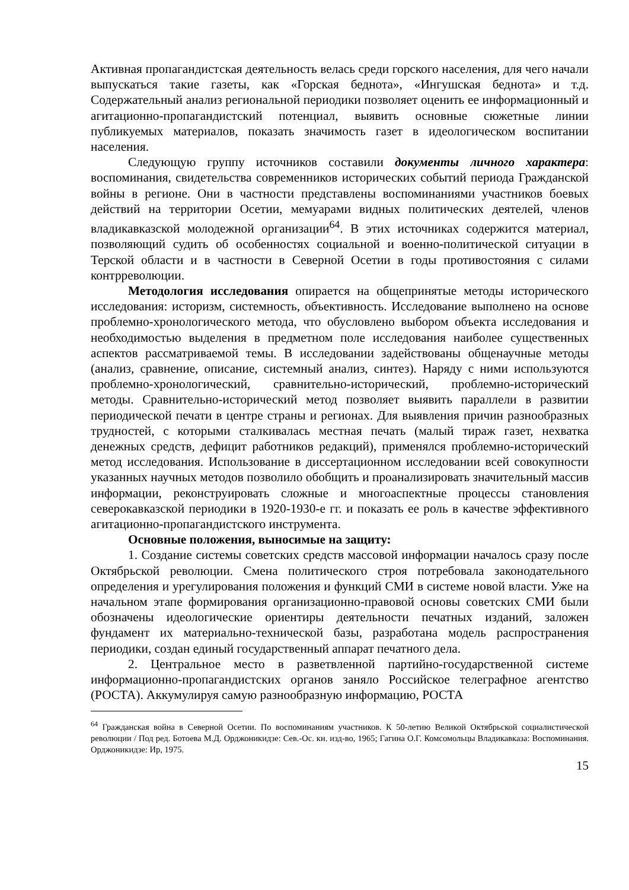Активная пропагандистская деятельность велась среди горского населения, для чего начали выпускаться такие газеты, как «Горская беднота», «Ингушская беднота» и т.д. Содержательный анализ региональной периодики позволяет оценить ее информационный и агитационно-пропагандистский потенциал, выявить основные сюжетные линии публикуемых материалов, показать значимость газет в идеологическом воспитании населения.
Следующую группу источников составили документы личного характера: воспоминания, свидетельства современников исторических событий периода Гражданской войны в регионе. Они в частности представлены воспоминаниями участников боевых действий на территории Осетии, мемуарами видных политических деятелей, членов владикавказской молодежной организации<sup>64</sup>. В этих источниках содержится материал, позволяющий судить об особенностях социальной и военно-политической ситуации в Терской области и в частности в Северной Осетии в годы противостояния с силами контрреволюции.
Методология исследования опирается на общепринятые методы исторического исследования: историзм, системность, объективность. Исследование выполнено на основе проблемно-хронологического метода, что обусловлено выбором объекта исследования и необходимостью выделения в предметном поле исследования наиболее существенных аспектов рассматриваемой темы. В исследовании задействованы общенаучные методы (анализ, сравнение, описание, системный анализ, синтез). Наряду с ними используются проблемно-хронологический, сравнительно-исторический, проблемно-исторический методы. Сравнительно-исторический метод позволяет выявить параллели в развитии периодической печати в центре страны и регионах. Для выявления причин разнообразных трудностей, с которыми сталкивалась местная печать (малый тираж газет, нехватка денежных средств, дефицит работников редакций), применялся проблемно-исторический метод исследования. Использование в диссертационном исследовании всей совокупности указанных научных методов позволило обобщить и проанализировать значительный массив информации, реконструировать сложные и многоаспектные процессы становления северокавказской периодики в 1920-1930-е гг. и показать ее роль в качестве эффективного агитационно-пропагандистского инструмента.
Основные положения, выносимые на защиту:
1. Создание системы советских средств массовой информации началось сразу после Октябрьской революции. Смена политического строя потребовала законодательного определения и урегулирования положения и функций СМИ в системе новой власти. Уже на начальном этапе формирования организационно-правовой основы советских СМИ были обозначены идеологические ориентиры деятельности печатных изданий, заложен фундамент их материально-технической базы, разработана модель распространения периодики, создан единый государственный аппарат печатного дела.
2. Центральное место в разветвленной партийно-государственной системе информационно-пропагандистских органов заняло Российское телеграфное агентство (РОСТА). Аккумулируя самую разнообразную информацию, РОСТА
<sup>64</sup> Гражданская война в Северной Осетии. По воспоминаниям участников. К 50-летию Великой Октябрьской социалистической революции / Под ред. Ботоева М.Д. Орджоникидзе: Сев.-Ос. кн. изд-во, 1965; Гагина О.Г. Комсомольцы Владикавказа: Воспоминания. Орджоникидзе: Ир, 1975.
15